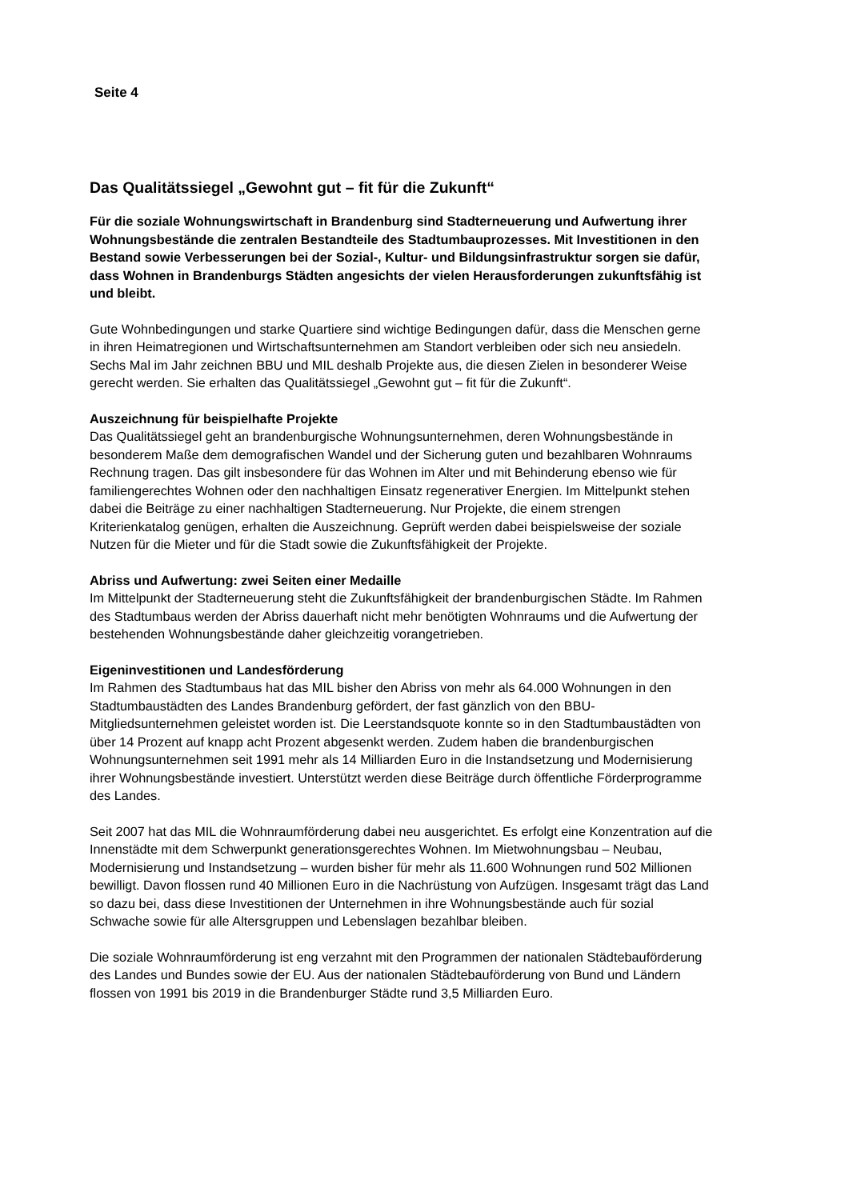Seite 4
Das Qualitätssiegel „Gewohnt gut – fit für die Zukunft“
Für die soziale Wohnungswirtschaft in Brandenburg sind Stadterneuerung und Aufwertung ihrer Wohnungsbestände die zentralen Bestandteile des Stadtumbauprozesses. Mit Investitionen in den Bestand sowie Verbesserungen bei der Sozial-, Kultur- und Bildungsinfrastruktur sorgen sie dafür, dass Wohnen in Brandenburgs Städten angesichts der vielen Herausforderungen zukunftsfähig ist und bleibt.
Gute Wohnbedingungen und starke Quartiere sind wichtige Bedingungen dafür, dass die Menschen gerne in ihren Heimatregionen und Wirtschaftsunternehmen am Standort verbleiben oder sich neu ansiedeln. Sechs Mal im Jahr zeichnen BBU und MIL deshalb Projekte aus, die diesen Zielen in besonderer Weise gerecht werden. Sie erhalten das Qualitätssiegel „Gewohnt gut – fit für die Zukunft“.
Auszeichnung für beispielhafte Projekte
Das Qualitätssiegel geht an brandenburgische Wohnungsunternehmen, deren Wohnungsbestände in besonderem Maße dem demografischen Wandel und der Sicherung guten und bezahlbaren Wohnraums Rechnung tragen. Das gilt insbesondere für das Wohnen im Alter und mit Behinderung ebenso wie für familiengerechtes Wohnen oder den nachhaltigen Einsatz regenerativer Energien. Im Mittelpunkt stehen dabei die Beiträge zu einer nachhaltigen Stadterneuerung. Nur Projekte, die einem strengen Kriterienkatalog genügen, erhalten die Auszeichnung. Geprüft werden dabei beispielsweise der soziale Nutzen für die Mieter und für die Stadt sowie die Zukunftsfähigkeit der Projekte.
Abriss und Aufwertung: zwei Seiten einer Medaille
Im Mittelpunkt der Stadterneuerung steht die Zukunftsfähigkeit der brandenburgischen Städte. Im Rahmen des Stadtumbaus werden der Abriss dauerhaft nicht mehr benötigten Wohnraums und die Aufwertung der bestehenden Wohnungsbestände daher gleichzeitig vorangetrieben.
Eigeninvestitionen und Landesförderung
Im Rahmen des Stadtumbaus hat das MIL bisher den Abriss von mehr als 64.000 Wohnungen in den Stadtumbaustädten des Landes Brandenburg gefördert, der fast gänzlich von den BBU-Mitgliedsunternehmen geleistet worden ist. Die Leerstandsquote konnte so in den Stadtumbaustädten von über 14 Prozent auf knapp acht Prozent abgesenkt werden. Zudem haben die brandenburgischen Wohnungsunternehmen seit 1991 mehr als 14 Milliarden Euro in die Instandsetzung und Modernisierung ihrer Wohnungsbestände investiert. Unterstützt werden diese Beiträge durch öffentliche Förderprogramme des Landes.
Seit 2007 hat das MIL die Wohnraumförderung dabei neu ausgerichtet. Es erfolgt eine Konzentration auf die Innenstädte mit dem Schwerpunkt generationsgerechtes Wohnen. Im Mietwohnungsbau – Neubau, Modernisierung und Instandsetzung – wurden bisher für mehr als 11.600 Wohnungen rund 502 Millionen bewilligt. Davon flossen rund 40 Millionen Euro in die Nachrüstung von Aufzügen. Insgesamt trägt das Land so dazu bei, dass diese Investitionen der Unternehmen in ihre Wohnungsbestände auch für sozial Schwache sowie für alle Altersgruppen und Lebenslagen bezahlbar bleiben.
Die soziale Wohnraumförderung ist eng verzahnt mit den Programmen der nationalen Städtebauförderung des Landes und Bundes sowie der EU. Aus der nationalen Städtebauförderung von Bund und Ländern flossen von 1991 bis 2019 in die Brandenburger Städte rund 3,5 Milliarden Euro.